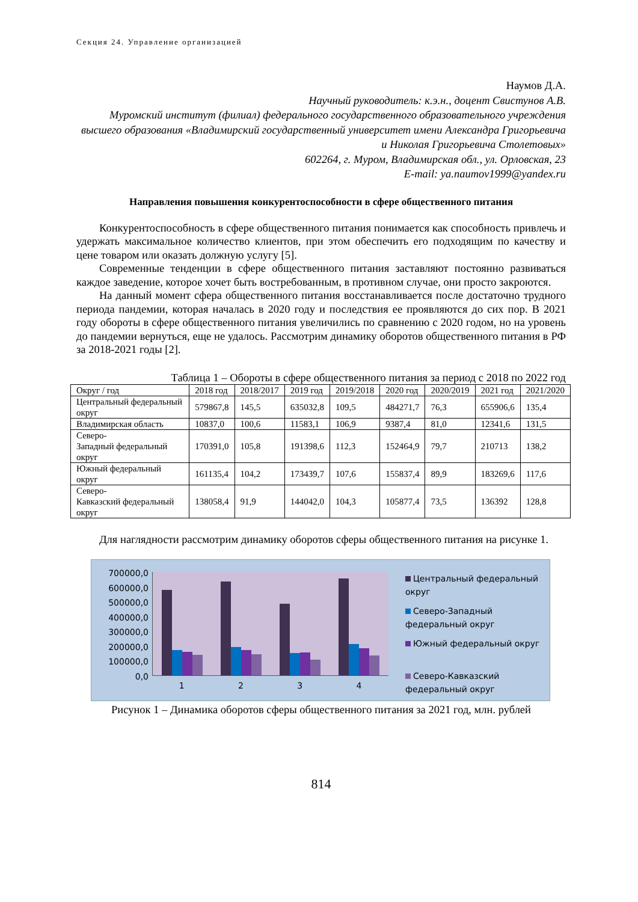Секция 24. Управление организацией
Наумов Д.А.
Научный руководитель: к.э.н., доцент Свистунов А.В.
Муромский институт (филиал) федерального государственного образовательного учреждения высшего образования «Владимирский государственный университет имени Александра Григорьевича и Николая Григорьевича Столетовых»
602264, г. Муром, Владимирская обл., ул. Орловская, 23
E-mail: ya.naumov1999@yandex.ru
Направления повышения конкурентоспособности в сфере общественного питания
Конкурентоспособность в сфере общественного питания понимается как способность привлечь и удержать максимальное количество клиентов, при этом обеспечить его подходящим по качеству и цене товаром или оказать должную услугу [5].
Современные тенденции в сфере общественного питания заставляют постоянно развиваться каждое заведение, которое хочет быть востребованным, в противном случае, они просто закроются.
На данный момент сфера общественного питания восстанавливается после достаточно трудного периода пандемии, которая началась в 2020 году и последствия ее проявляются до сих пор. В 2021 году обороты в сфере общественного питания увеличились по сравнению с 2020 годом, но на уровень до пандемии вернуться, еще не удалось. Рассмотрим динамику оборотов общественного питания в РФ за 2018-2021 годы [2].
Таблица 1 – Обороты в сфере общественного питания за период с 2018 по 2022 год
| Округ / год | 2018 год | 2018/2017 | 2019 год | 2019/2018 | 2020 год | 2020/2019 | 2021 год | 2021/2020 |
| --- | --- | --- | --- | --- | --- | --- | --- | --- |
| Центральный федеральный округ | 579867,8 | 145,5 | 635032,8 | 109,5 | 484271,7 | 76,3 | 655906,6 | 135,4 |
| Владимирская область | 10837,0 | 100,6 | 11583,1 | 106,9 | 9387,4 | 81,0 | 12341,6 | 131,5 |
| Северо- Западный федеральный округ | 170391,0 | 105,8 | 191398,6 | 112,3 | 152464,9 | 79,7 | 210713 | 138,2 |
| Южный федеральный округ | 161135,4 | 104,2 | 173439,7 | 107,6 | 155837,4 | 89,9 | 183269,6 | 117,6 |
| Северо- Кавказский федеральный округ | 138058,4 | 91,9 | 144042,0 | 104,3 | 105877,4 | 73,5 | 136392 | 128,8 |
Для наглядности рассмотрим динамику оборотов сферы общественного питания на рисунке 1.
700000,0
600000,0
500000,0
400000,0
300000,0
200000,0
100000,0
0,0
1 2 3 4
Центральный федеральный
округ
Северо-Западный
федеральный округ
Южный федеральный округ
Северо-Кавказский
федеральный округ
Рисунок 1 – Динамика оборотов сферы общественного питания за 2021 год, млн. рублей
814